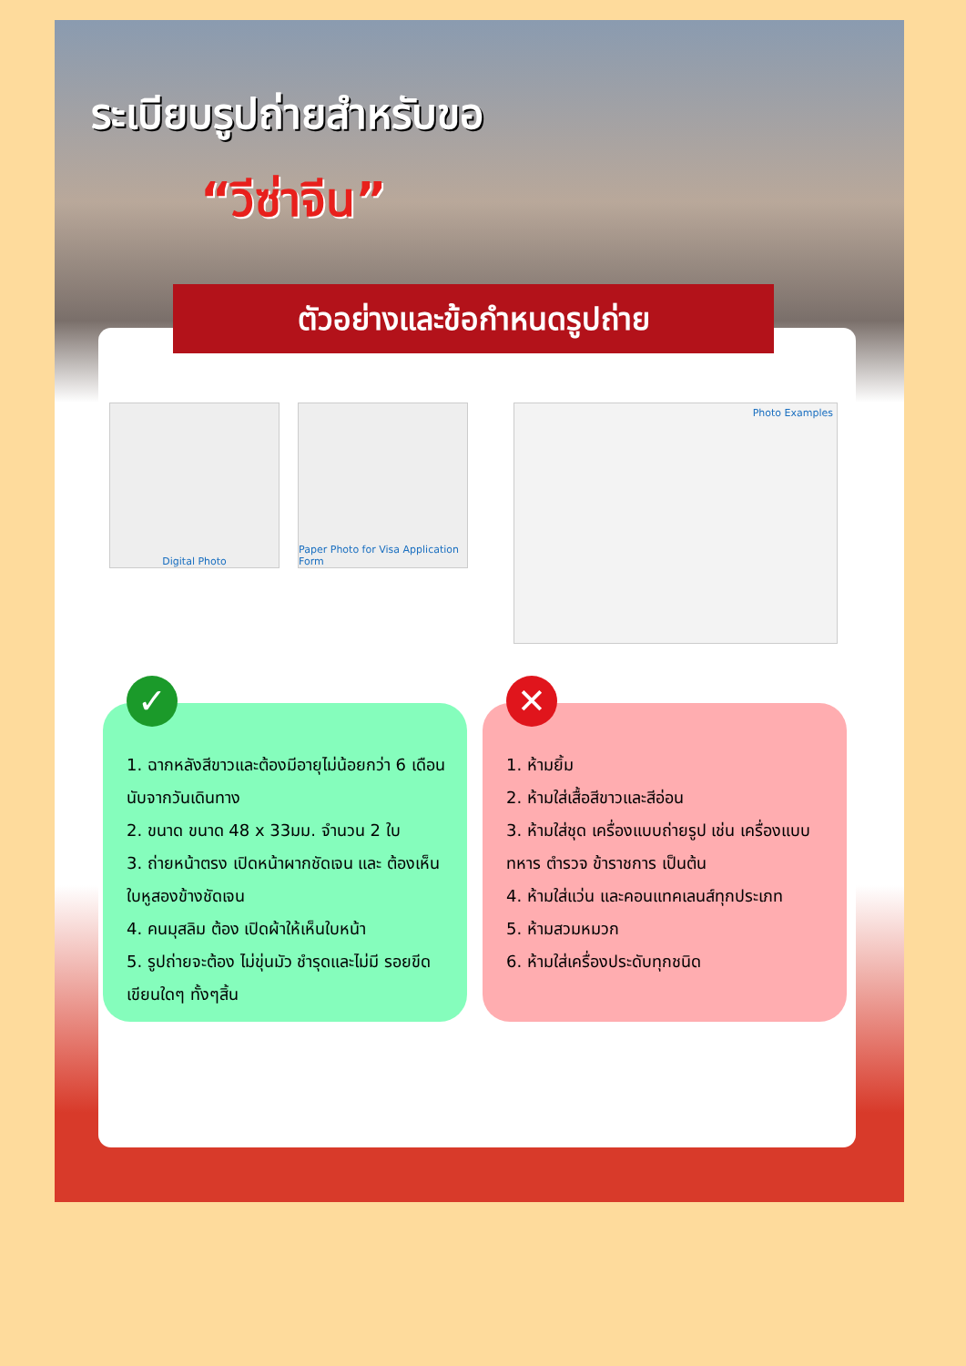ระเบียบรูปถ่ายสำหรับขอ
“วีซ่าจีน”
ตัวอย่างและข้อกำหนดรูปถ่าย
Digital Photo Paper Photo for Visa Application Form
Photo Examples
✓
1. ฉากหลังสีขาวและต้องมีอายุไม่น้อยกว่า 6 เดือนนับจากวันเดินทาง
2. ขนาด ขนาด 48 x 33มม. จำนวน 2 ใบ
3. ถ่ายหน้าตรง เปิดหน้าผากชัดเจน และ ต้องเห็นใบหูสองข้างชัดเจน
4. คนมุสลิม ต้อง เปิดผ้าให้เห็นใบหน้า
5. รูปถ่ายจะต้อง ไม่ขุ่นมัว ชำรุดและไม่มี รอยขีดเขียนใดๆ ทั้งๆสิ้น
✕
1. ห้ามยิ้ม
2. ห้ามใส่เสื้อสีขาวและสีอ่อน
3. ห้ามใส่ชุด เครื่องแบบถ่ายรูป เช่น เครื่องแบบทหาร ตำรวจ ข้าราชการ เป็นต้น
4. ห้ามใส่แว่น และคอนแทคเลนส์ทุกประเภท
5. ห้ามสวมหมวก
6. ห้ามใส่เครื่องประดับทุกชนิด